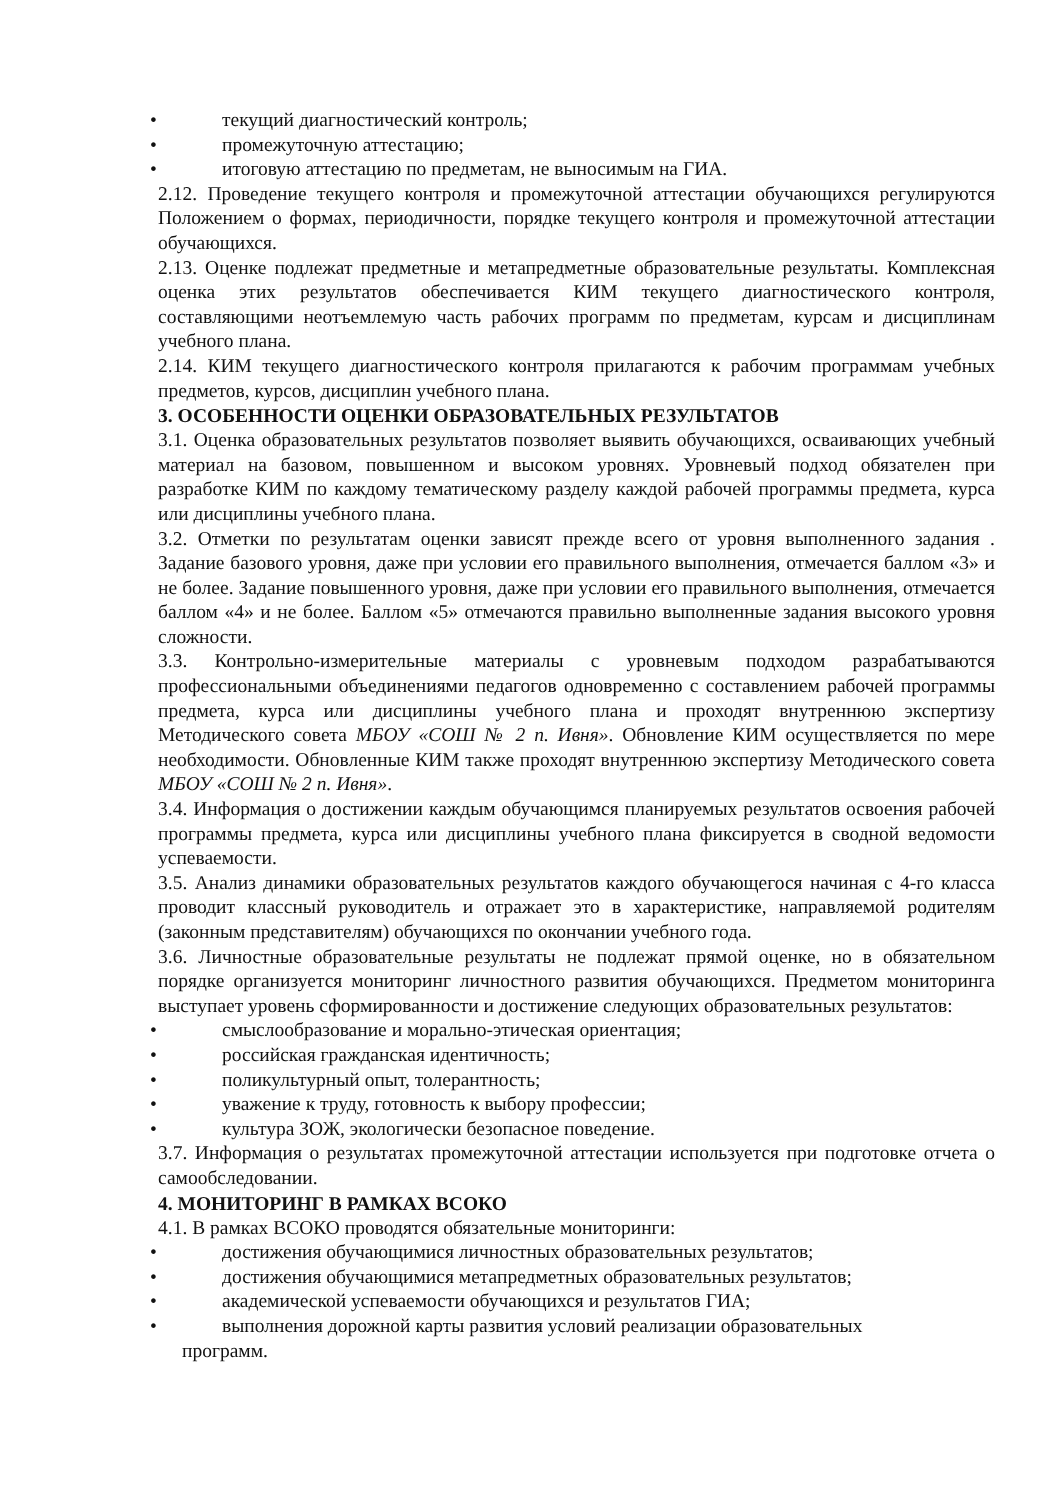• текущий диагностический контроль;
• промежуточную аттестацию;
• итоговую аттестацию по предметам, не выносимым на ГИА.
2.12. Проведение текущего контроля и промежуточной аттестации обучающихся регулируются Положением о формах, периодичности, порядке текущего контроля и промежуточной аттестации обучающихся.
2.13. Оценке подлежат предметные и метапредметные образовательные результаты. Комплексная оценка этих результатов обеспечивается КИМ текущего диагностического контроля, составляющими неотъемлемую часть рабочих программ по предметам, курсам и дисциплинам учебного плана.
2.14. КИМ текущего диагностического контроля прилагаются к рабочим программам учебных предметов, курсов, дисциплин учебного плана.
3. ОСОБЕННОСТИ ОЦЕНКИ ОБРАЗОВАТЕЛЬНЫХ РЕЗУЛЬТАТОВ
3.1. Оценка образовательных результатов позволяет выявить обучающихся, осваивающих учебный материал на базовом, повышенном и высоком уровнях. Уровневый подход обязателен при разработке КИМ по каждому тематическому разделу каждой рабочей программы предмета, курса или дисциплины учебного плана.
3.2. Отметки по результатам оценки зависят прежде всего от уровня выполненного задания . Задание базового уровня, даже при условии его правильного выполнения, отмечается баллом «3» и не более. Задание повышенного уровня, даже при условии его правильного выполнения, отмечается баллом «4» и не более. Баллом «5» отмечаются правильно выполненные задания высокого уровня сложности.
3.3. Контрольно-измерительные материалы с уровневым подходом разрабатываются профессиональными объединениями педагогов одновременно с составлением рабочей программы предмета, курса или дисциплины учебного плана и проходят внутреннюю экспертизу Методического совета МБОУ «СОШ № 2 п. Ивня». Обновление КИМ осуществляется по мере необходимости. Обновленные КИМ также проходят внутреннюю экспертизу Методического совета МБОУ «СОШ № 2 п. Ивня».
3.4. Информация о достижении каждым обучающимся планируемых результатов освоения рабочей программы предмета, курса или дисциплины учебного плана фиксируется в сводной ведомости успеваемости.
3.5. Анализ динамики образовательных результатов каждого обучающегося начиная с 4-го класса проводит классный руководитель и отражает это в характеристике, направляемой родителям (законным представителям) обучающихся по окончании учебного года.
3.6. Личностные образовательные результаты не подлежат прямой оценке, но в обязательном порядке организуется мониторинг личностного развития обучающихся. Предметом мониторинга выступает уровень сформированности и достижение следующих образовательных результатов:
• смыслообразование и морально-этическая ориентация;
• российская гражданская идентичность;
• поликультурный опыт, толерантность;
• уважение к труду, готовность к выбору профессии;
• культура ЗОЖ, экологически безопасное поведение.
3.7. Информация о результатах промежуточной аттестации используется при подготовке отчета о самообследовании.
4. МОНИТОРИНГ В РАМКАХ ВСОКО
4.1. В рамках ВСОКО проводятся обязательные мониторинги:
• достижения обучающимися личностных образовательных результатов;
• достижения обучающимися метапредметных образовательных результатов;
• академической успеваемости обучающихся и результатов ГИА;
• выполнения дорожной карты развития условий реализации образовательных
программ.